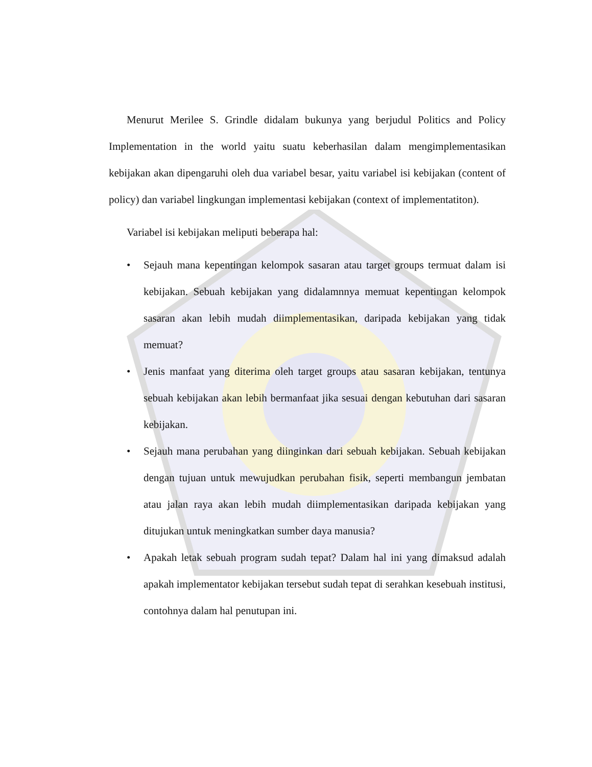Menurut Merilee S. Grindle didalam bukunya yang berjudul Politics and Policy Implementation in the world yaitu suatu keberhasilan dalam mengimplementasikan kebijakan akan dipengaruhi oleh dua variabel besar, yaitu variabel isi kebijakan (content of policy) dan variabel lingkungan implementasi kebijakan (context of implementatiton).
Variabel isi kebijakan meliputi beberapa hal:
• Sejauh mana kepentingan kelompok sasaran atau target groups termuat dalam isi kebijakan. Sebuah kebijakan yang didalamnnya memuat kepentingan kelompok sasaran akan lebih mudah diimplementasikan, daripada kebijakan yang tidak memuat?
• Jenis manfaat yang diterima oleh target groups atau sasaran kebijakan, tentunya sebuah kebijakan akan lebih bermanfaat jika sesuai dengan kebutuhan dari sasaran kebijakan.
• Sejauh mana perubahan yang diinginkan dari sebuah kebijakan. Sebuah kebijakan dengan tujuan untuk mewujudkan perubahan fisik, seperti membangun jembatan atau jalan raya akan lebih mudah diimplementasikan daripada kebijakan yang ditujukan untuk meningkatkan sumber daya manusia?
• Apakah letak sebuah program sudah tepat? Dalam hal ini yang dimaksud adalah apakah implementator kebijakan tersebut sudah tepat di serahkan kesebuah institusi, contohnya dalam hal penutupan ini.